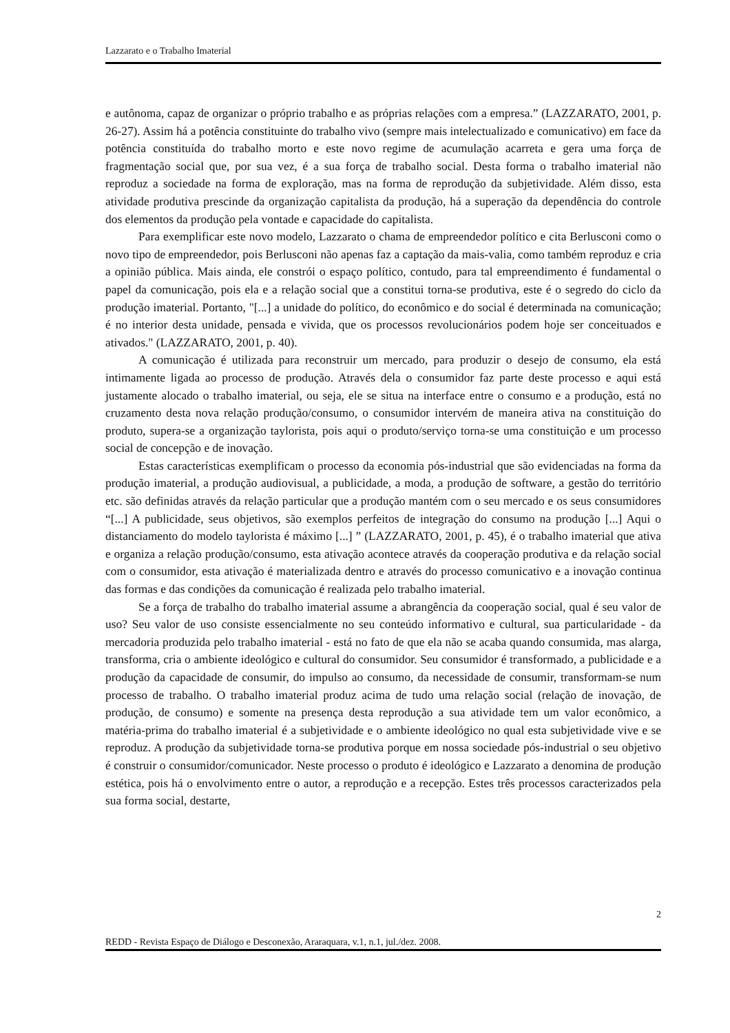Lazzarato e o Trabalho Imaterial
e autônoma, capaz de organizar o próprio trabalho e as próprias relações com a empresa.” (LAZZARATO, 2001, p. 26-27). Assim há a potência constituinte do trabalho vivo (sempre mais intelectualizado e comunicativo) em face da potência constituída do trabalho morto e este novo regime de acumulação acarreta e gera uma força de fragmentação social que, por sua vez, é a sua força de trabalho social. Desta forma o trabalho imaterial não reproduz a sociedade na forma de exploração, mas na forma de reprodução da subjetividade. Além disso, esta atividade produtiva prescinde da organização capitalista da produção, há a superação da dependência do controle dos elementos da produção pela vontade e capacidade do capitalista.
Para exemplificar este novo modelo, Lazzarato o chama de empreendedor político e cita Berlusconi como o novo tipo de empreendedor, pois Berlusconi não apenas faz a captação da mais-valia, como também reproduz e cria a opinião pública. Mais ainda, ele constrói o espaço político, contudo, para tal empreendimento é fundamental o papel da comunicação, pois ela e a relação social que a constitui torna-se produtiva, este é o segredo do ciclo da produção imaterial. Portanto, "[...] a unidade do político, do econômico e do social é determinada na comunicação; é no interior desta unidade, pensada e vivida, que os processos revolucionários podem hoje ser conceituados e ativados." (LAZZARATO, 2001, p. 40).
A comunicação é utilizada para reconstruir um mercado, para produzir o desejo de consumo, ela está intimamente ligada ao processo de produção. Através dela o consumidor faz parte deste processo e aqui está justamente alocado o trabalho imaterial, ou seja, ele se situa na interface entre o consumo e a produção, está no cruzamento desta nova relação produção/consumo, o consumidor intervém de maneira ativa na constituição do produto, supera-se a organização taylorista, pois aqui o produto/serviço torna-se uma constituição e um processo social de concepção e de inovação.
Estas características exemplificam o processo da economia pós-industrial que são evidenciadas na forma da produção imaterial, a produção audiovisual, a publicidade, a moda, a produção de software, a gestão do território etc. são definidas através da relação particular que a produção mantém com o seu mercado e os seus consumidores “[...] A publicidade, seus objetivos, são exemplos perfeitos de integração do consumo na produção [...] Aqui o distanciamento do modelo taylorista é máximo [...] ” (LAZZARATO, 2001, p. 45), é o trabalho imaterial que ativa e organiza a relação produção/consumo, esta ativação acontece através da cooperação produtiva e da relação social com o consumidor, esta ativação é materializada dentro e através do processo comunicativo e a inovação continua das formas e das condições da comunicação é realizada pelo trabalho imaterial.
Se a força de trabalho do trabalho imaterial assume a abrangência da cooperação social, qual é seu valor de uso? Seu valor de uso consiste essencialmente no seu conteúdo informativo e cultural, sua particularidade - da mercadoria produzida pelo trabalho imaterial - está no fato de que ela não se acaba quando consumida, mas alarga, transforma, cria o ambiente ideológico e cultural do consumidor. Seu consumidor é transformado, a publicidade e a produção da capacidade de consumir, do impulso ao consumo, da necessidade de consumir, transformam-se num processo de trabalho. O trabalho imaterial produz acima de tudo uma relação social (relação de inovação, de produção, de consumo) e somente na presença desta reprodução a sua atividade tem um valor econômico, a matéria-prima do trabalho imaterial é a subjetividade e o ambiente ideológico no qual esta subjetividade vive e se reproduz. A produção da subjetividade torna-se produtiva porque em nossa sociedade pós-industrial o seu objetivo é construir o consumidor/comunicador. Neste processo o produto é ideológico e Lazzarato a denomina de produção estética, pois há o envolvimento entre o autor, a reprodução e a recepção. Estes três processos caracterizados pela sua forma social, destarte,
2
REDD - Revista Espaço de Diálogo e Desconexão, Araraquara, v.1, n.1, jul./dez. 2008.